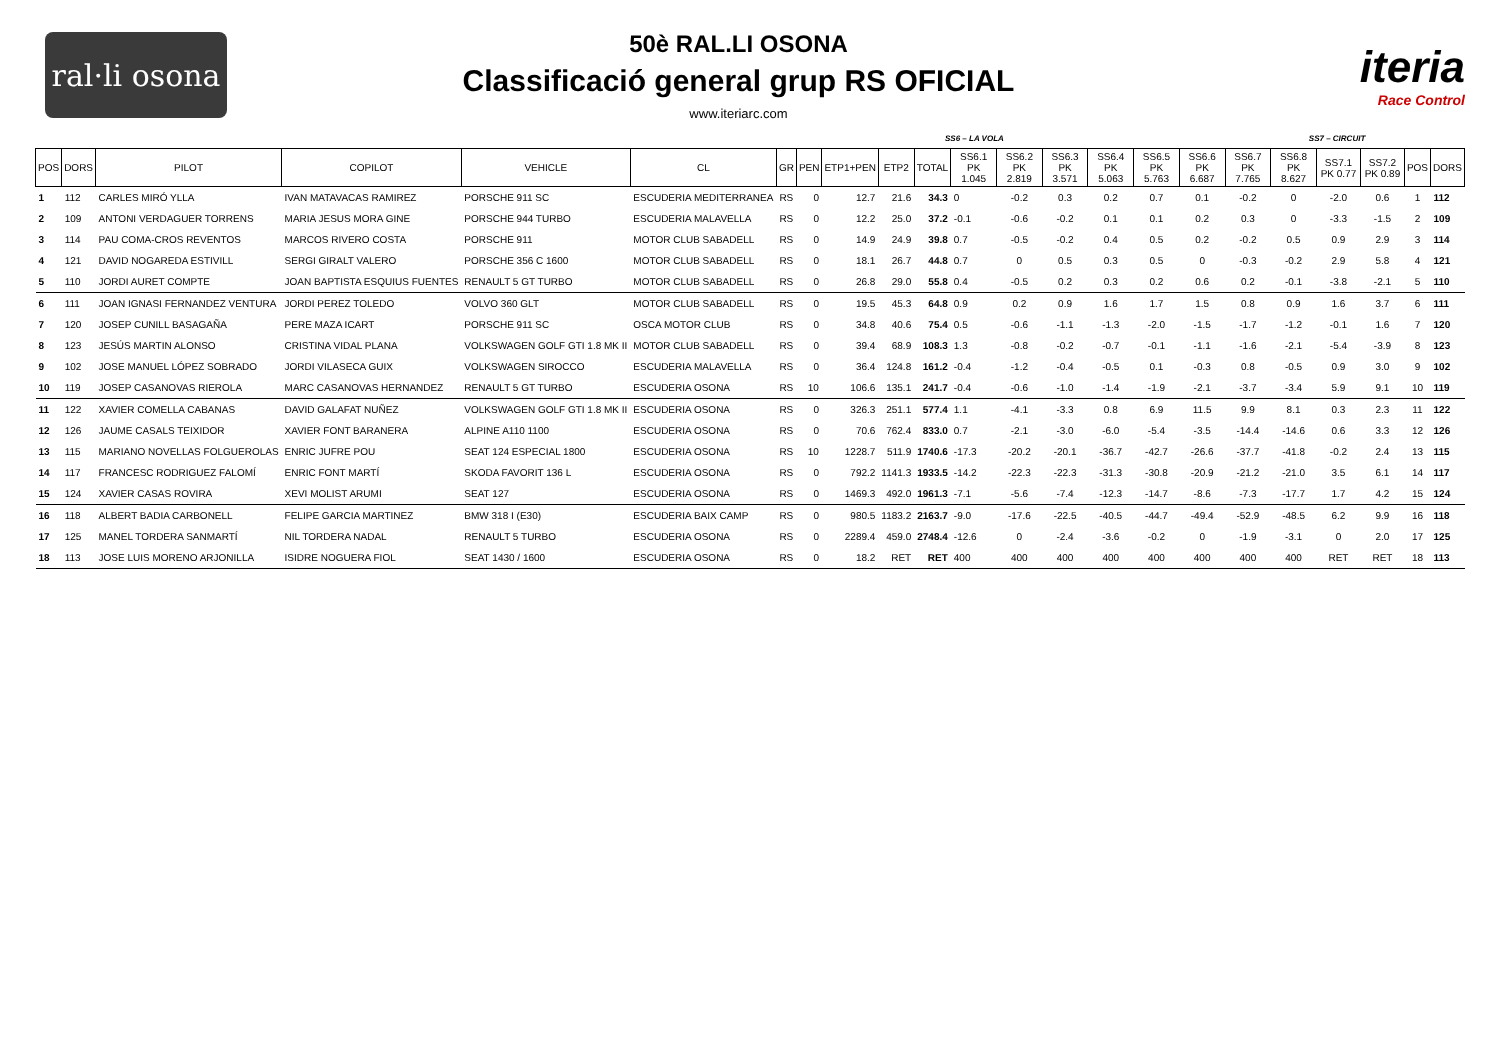ral·li osona
50è RAL.LI OSONA
Classificació general grup RS OFICIAL
www.iteriarc.com
iteria
Race Control
SS6 – LA VOLA SS7 – CIRCUIT
| POS | DORS | PILOT | COPILOT | VEHICLE | CL | GR | PEN | ETP1+PEN | ETP2 | TOTAL | SS6.1 PK 1.045 | SS6.2 PK 2.819 | SS6.3 PK 3.571 | SS6.4 PK 5.063 | SS6.5 PK 5.763 | SS6.6 PK 6.687 | SS6.7 PK 7.765 | SS6.8 PK 8.627 | SS7.1 PK 0.77 | SS7.2 PK 0.89 | POS | DORS |
| --- | --- | --- | --- | --- | --- | --- | --- | --- | --- | --- | --- | --- | --- | --- | --- | --- | --- | --- | --- | --- | --- | --- |
| 1 | 112 | CARLES MIRÓ YLLA | IVAN MATAVACAS RAMIREZ | PORSCHE 911 SC | ESCUDERIA MEDITERRANEA | RS | 0 | 12.7 | 21.6 | 34.3 | 0 | -0.2 | 0.3 | 0.2 | 0.7 | 0.1 | -0.2 | 0 | -2.0 | 0.6 | 1 | 112 |
| 2 | 109 | ANTONI VERDAGUER TORRENS | MARIA JESUS MORA GINE | PORSCHE 944 TURBO | ESCUDERIA MALAVELLA | RS | 0 | 12.2 | 25.0 | 37.2 | -0.1 | -0.6 | -0.2 | 0.1 | 0.1 | 0.2 | 0.3 | 0 | -3.3 | -1.5 | 2 | 109 |
| 3 | 114 | PAU COMA-CROS REVENTOS | MARCOS RIVERO COSTA | PORSCHE 911 | MOTOR CLUB SABADELL | RS | 0 | 14.9 | 24.9 | 39.8 | 0.7 | -0.5 | -0.2 | 0.4 | 0.5 | 0.2 | -0.2 | 0.5 | 0.9 | 2.9 | 3 | 114 |
| 4 | 121 | DAVID NOGAREDA ESTIVILL | SERGI GIRALT VALERO | PORSCHE 356 C 1600 | MOTOR CLUB SABADELL | RS | 0 | 18.1 | 26.7 | 44.8 | 0.7 | 0 | 0.5 | 0.3 | 0.5 | 0 | -0.3 | -0.2 | 2.9 | 5.8 | 4 | 121 |
| 5 | 110 | JORDI AURET COMPTE | JOAN BAPTISTA ESQUIUS FUENTES | RENAULT 5 GT TURBO | MOTOR CLUB SABADELL | RS | 0 | 26.8 | 29.0 | 55.8 | 0.4 | -0.5 | 0.2 | 0.3 | 0.2 | 0.6 | 0.2 | -0.1 | -3.8 | -2.1 | 5 | 110 |
| 6 | 111 | JOAN IGNASI FERNANDEZ VENTURA | JORDI PEREZ TOLEDO | VOLVO 360 GLT | MOTOR CLUB SABADELL | RS | 0 | 19.5 | 45.3 | 64.8 | 0.9 | 0.2 | 0.9 | 1.6 | 1.7 | 1.5 | 0.8 | 0.9 | 1.6 | 3.7 | 6 | 111 |
| 7 | 120 | JOSEP CUNILL BASAGAÑA | PERE MAZA ICART | PORSCHE 911 SC | OSCA MOTOR CLUB | RS | 0 | 34.8 | 40.6 | 75.4 | 0.5 | -0.6 | -1.1 | -1.3 | -2.0 | -1.5 | -1.7 | -1.2 | -0.1 | 1.6 | 7 | 120 |
| 8 | 123 | JESÚS MARTIN ALONSO | CRISTINA VIDAL PLANA | VOLKSWAGEN GOLF GTI 1.8 MK II | MOTOR CLUB SABADELL | RS | 0 | 39.4 | 68.9 | 108.3 | 1.3 | -0.8 | -0.2 | -0.7 | -0.1 | -1.1 | -1.6 | -2.1 | -5.4 | -3.9 | 8 | 123 |
| 9 | 102 | JOSE MANUEL LÓPEZ SOBRADO | JORDI VILASECA GUIX | VOLKSWAGEN SIROCCO | ESCUDERIA MALAVELLA | RS | 0 | 36.4 | 124.8 | 161.2 | -0.4 | -1.2 | -0.4 | -0.5 | 0.1 | -0.3 | 0.8 | -0.5 | 0.9 | 3.0 | 9 | 102 |
| 10 | 119 | JOSEP CASANOVAS RIEROLA | MARC CASANOVAS HERNANDEZ | RENAULT 5 GT TURBO | ESCUDERIA OSONA | RS | 10 | 106.6 | 135.1 | 241.7 | -0.4 | -0.6 | -1.0 | -1.4 | -1.9 | -2.1 | -3.7 | -3.4 | 5.9 | 9.1 | 10 | 119 |
| 11 | 122 | XAVIER COMELLA CABANAS | DAVID GALAFAT NUÑEZ | VOLKSWAGEN GOLF GTI 1.8 MK II | ESCUDERIA OSONA | RS | 0 | 326.3 | 251.1 | 577.4 | 1.1 | -4.1 | -3.3 | 0.8 | 6.9 | 11.5 | 9.9 | 8.1 | 0.3 | 2.3 | 11 | 122 |
| 12 | 126 | JAUME CASALS TEIXIDOR | XAVIER FONT BARANERA | ALPINE A110 1100 | ESCUDERIA OSONA | RS | 0 | 70.6 | 762.4 | 833.0 | 0.7 | -2.1 | -3.0 | -6.0 | -5.4 | -3.5 | -14.4 | -14.6 | 0.6 | 3.3 | 12 | 126 |
| 13 | 115 | MARIANO NOVELLAS FOLGUEROLAS | ENRIC JUFRE POU | SEAT 124 ESPECIAL 1800 | ESCUDERIA OSONA | RS | 10 | 1228.7 | 511.9 | 1740.6 | -17.3 | -20.2 | -20.1 | -36.7 | -42.7 | -26.6 | -37.7 | -41.8 | -0.2 | 2.4 | 13 | 115 |
| 14 | 117 | FRANCESC RODRIGUEZ FALOMÍ | ENRIC FONT MARTÍ | SKODA FAVORIT 136 L | ESCUDERIA OSONA | RS | 0 | 792.2 | 1141.3 | 1933.5 | -14.2 | -22.3 | -22.3 | -31.3 | -30.8 | -20.9 | -21.2 | -21.0 | 3.5 | 6.1 | 14 | 117 |
| 15 | 124 | XAVIER CASAS ROVIRA | XEVI MOLIST ARUMI | SEAT 127 | ESCUDERIA OSONA | RS | 0 | 1469.3 | 492.0 | 1961.3 | -7.1 | -5.6 | -7.4 | -12.3 | -14.7 | -8.6 | -7.3 | -17.7 | 1.7 | 4.2 | 15 | 124 |
| 16 | 118 | ALBERT BADIA CARBONELL | FELIPE GARCIA MARTINEZ | BMW 318 I (E30) | ESCUDERIA BAIX CAMP | RS | 0 | 980.5 | 1183.2 | 2163.7 | -9.0 | -17.6 | -22.5 | -40.5 | -44.7 | -49.4 | -52.9 | -48.5 | 6.2 | 9.9 | 16 | 118 |
| 17 | 125 | MANEL TORDERA SANMARTÍ | NIL TORDERA NADAL | RENAULT 5 TURBO | ESCUDERIA OSONA | RS | 0 | 2289.4 | 459.0 | 2748.4 | -12.6 | 0 | -2.4 | -3.6 | -0.2 | 0 | -1.9 | -3.1 | 0 | 2.0 | 17 | 125 |
| 18 | 113 | JOSE LUIS MORENO ARJONILLA | ISIDRE NOGUERA FIOL | SEAT 1430 / 1600 | ESCUDERIA OSONA | RS | 0 | 18.2 | RET | RET | 400 | 400 | 400 | 400 | 400 | 400 | 400 | 400 | RET | RET | 18 | 113 |